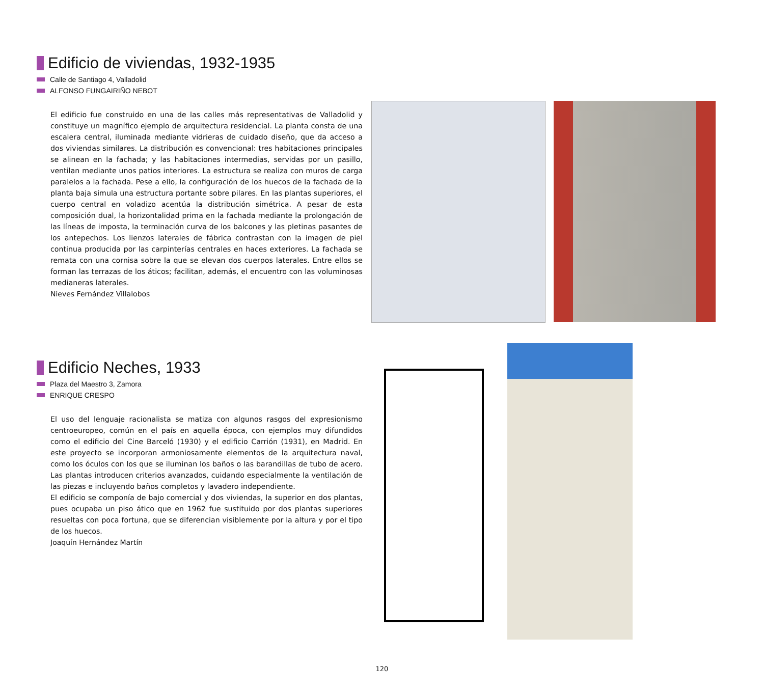Edificio de viviendas, 1932-1935
Calle de Santiago 4, Valladolid
ALFONSO FUNGAIRIÑO NEBOT
El edificio fue construido en una de las calles más representativas de Valladolid y constituye un magnífico ejemplo de arquitectura residencial. La planta consta de una escalera central, iluminada mediante vidrieras de cuidado diseño, que da acceso a dos viviendas similares. La distribución es convencional: tres habitaciones principales se alinean en la fachada; y las habitaciones intermedias, servidas por un pasillo, ventilan mediante unos patios interiores. La estructura se realiza con muros de carga paralelos a la fachada. Pese a ello, la configuración de los huecos de la fachada de la planta baja simula una estructura portante sobre pilares. En las plantas superiores, el cuerpo central en voladizo acentúa la distribución simétrica. A pesar de esta composición dual, la horizontalidad prima en la fachada mediante la prolongación de las líneas de imposta, la terminación curva de los balcones y las pletinas pasantes de los antepechos. Los lienzos laterales de fábrica contrastan con la imagen de piel continua producida por las carpinterías centrales en haces exteriores. La fachada se remata con una cornisa sobre la que se elevan dos cuerpos laterales. Entre ellos se forman las terrazas de los áticos; facilitan, además, el encuentro con las voluminosas medianeras laterales.
Nieves Fernández Villalobos
Edificio Neches, 1933
Plaza del Maestro 3, Zamora
ENRIQUE CRESPO
El uso del lenguaje racionalista se matiza con algunos rasgos del expresionismo centroeuropeo, común en el país en aquella época, con ejemplos muy difundidos como el edificio del Cine Barceló (1930) y el edificio Carrión (1931), en Madrid. En este proyecto se incorporan armoniosamente elementos de la arquitectura naval, como los óculos con los que se iluminan los baños o las barandillas de tubo de acero. Las plantas introducen criterios avanzados, cuidando especialmente la ventilación de las piezas e incluyendo baños completos y lavadero independiente.
El edificio se componía de bajo comercial y dos viviendas, la superior en dos plantas, pues ocupaba un piso ático que en 1962 fue sustituido por dos plantas superiores resueltas con poca fortuna, que se diferencian visiblemente por la altura y por el tipo de los huecos.
Joaquín Hernández Martín
120